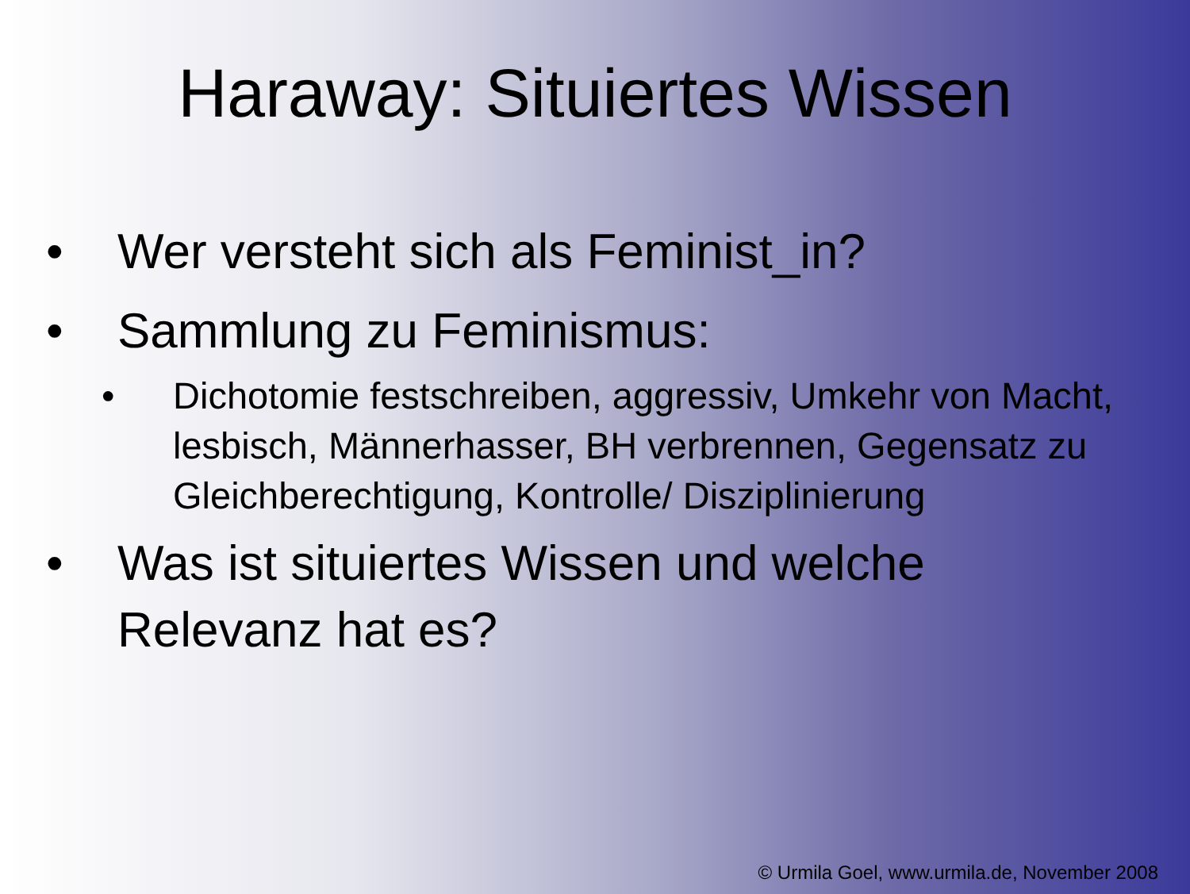Haraway: Situiertes Wissen
• Wer versteht sich als Feminist_in?
• Sammlung zu Feminismus:
• Dichotomie festschreiben, aggressiv, Umkehr von Macht, lesbisch, Männerhasser, BH verbrennen, Gegensatz zu Gleichberechtigung, Kontrolle/ Disziplinierung
• Was ist situiertes Wissen und welche Relevanz hat es?
© Urmila Goel, www.urmila.de, November 2008